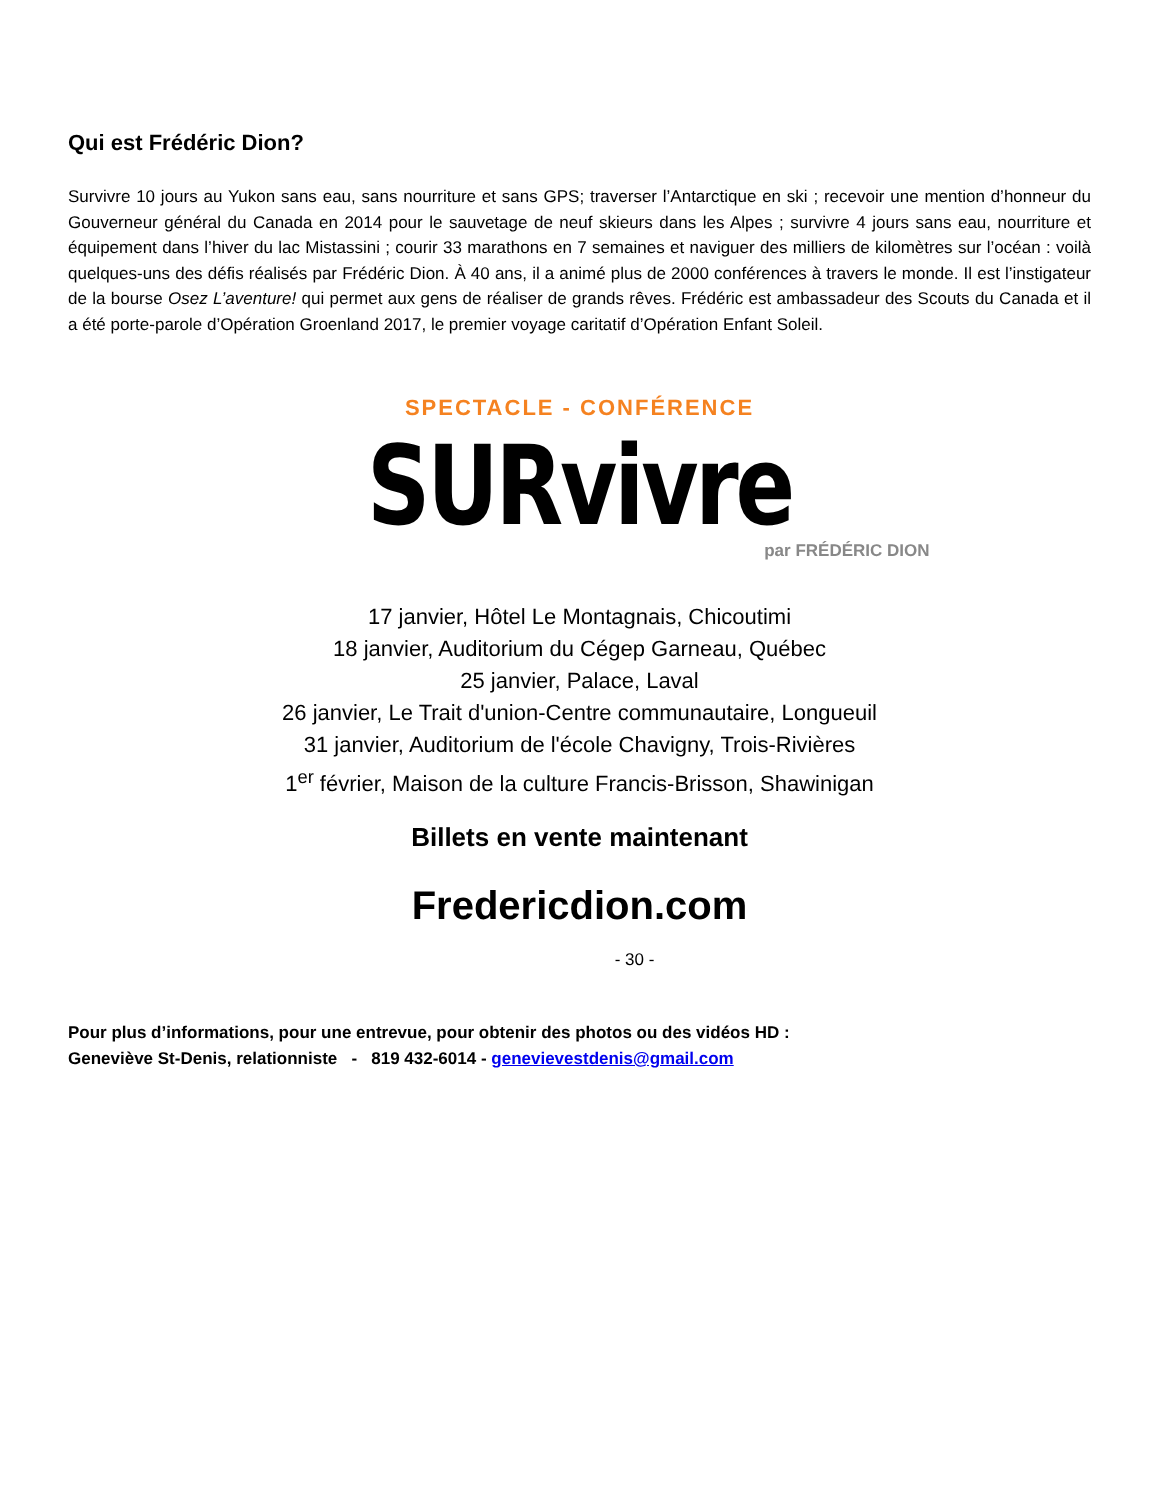Qui est Frédéric Dion?
Survivre 10 jours au Yukon sans eau, sans nourriture et sans GPS; traverser l’Antarctique en ski ; recevoir une mention d’honneur du Gouverneur général du Canada en 2014 pour le sauvetage de neuf skieurs dans les Alpes ; survivre 4 jours sans eau, nourriture et équipement dans l’hiver du lac Mistassini ; courir 33 marathons en 7 semaines et naviguer des milliers de kilomètres sur l’océan : voilà quelques-uns des défis réalisés par Frédéric Dion. À 40 ans, il a animé plus de 2000 conférences à travers le monde. Il est l’instigateur de la bourse Osez L’aventure! qui permet aux gens de réaliser de grands rêves. Frédéric est ambassadeur des Scouts du Canada et il a été porte-parole d’Opération Groenland 2017, le premier voyage caritatif d’Opération Enfant Soleil.
SPECTACLE - CONFÉRENCE
SURvivre
par FRÉDÉRIC DION
17 janvier, Hôtel Le Montagnais, Chicoutimi
18 janvier, Auditorium du Cégep Garneau, Québec
25 janvier, Palace, Laval
26 janvier, Le Trait d'union-Centre communautaire, Longueuil
31 janvier, Auditorium de l'école Chavigny, Trois-Rivières
1<sup>er</sup> février, Maison de la culture Francis-Brisson, Shawinigan
Billets en vente maintenant
Fredericdion.com
- 30 -
Pour plus d’informations, pour une entrevue, pour obtenir des photos ou des vidéos HD :
Geneviève St-Denis, relationniste - 819 432-6014 - genevievestdenis@gmail.com